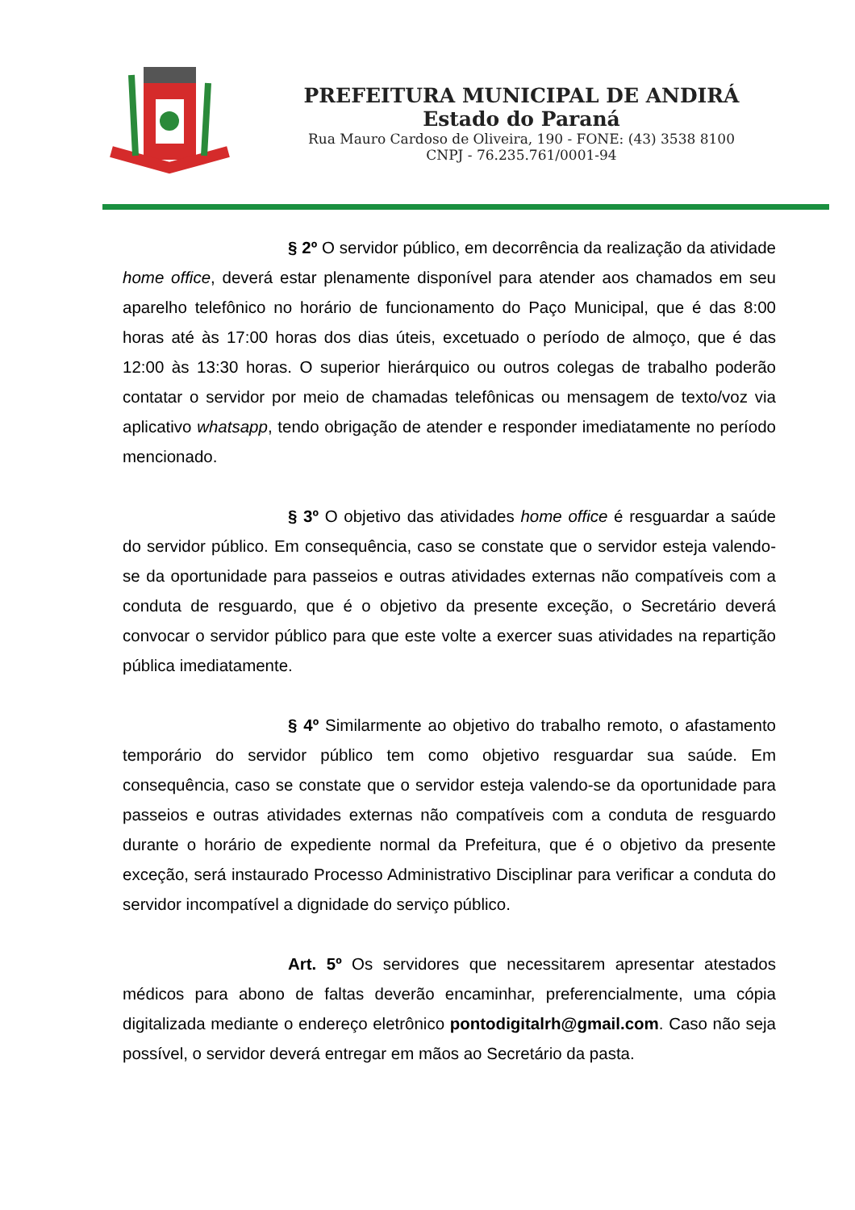PREFEITURA MUNICIPAL DE ANDIRÁ
Estado do Paraná
Rua Mauro Cardoso de Oliveira, 190 - FONE: (43) 3538 8100
CNPJ - 76.235.761/0001-94
§ 2º O servidor público, em decorrência da realização da atividade home office, deverá estar plenamente disponível para atender aos chamados em seu aparelho telefônico no horário de funcionamento do Paço Municipal, que é das 8:00 horas até às 17:00 horas dos dias úteis, excetuado o período de almoço, que é das 12:00 às 13:30 horas. O superior hierárquico ou outros colegas de trabalho poderão contatar o servidor por meio de chamadas telefônicas ou mensagem de texto/voz via aplicativo whatsapp, tendo obrigação de atender e responder imediatamente no período mencionado.
§ 3º O objetivo das atividades home office é resguardar a saúde do servidor público. Em consequência, caso se constate que o servidor esteja valendo-se da oportunidade para passeios e outras atividades externas não compatíveis com a conduta de resguardo, que é o objetivo da presente exceção, o Secretário deverá convocar o servidor público para que este volte a exercer suas atividades na repartição pública imediatamente.
§ 4º Similarmente ao objetivo do trabalho remoto, o afastamento temporário do servidor público tem como objetivo resguardar sua saúde. Em consequência, caso se constate que o servidor esteja valendo-se da oportunidade para passeios e outras atividades externas não compatíveis com a conduta de resguardo durante o horário de expediente normal da Prefeitura, que é o objetivo da presente exceção, será instaurado Processo Administrativo Disciplinar para verificar a conduta do servidor incompatível a dignidade do serviço público.
Art. 5º Os servidores que necessitarem apresentar atestados médicos para abono de faltas deverão encaminhar, preferencialmente, uma cópia digitalizada mediante o endereço eletrônico pontodigitalrh@gmail.com. Caso não seja possível, o servidor deverá entregar em mãos ao Secretário da pasta.